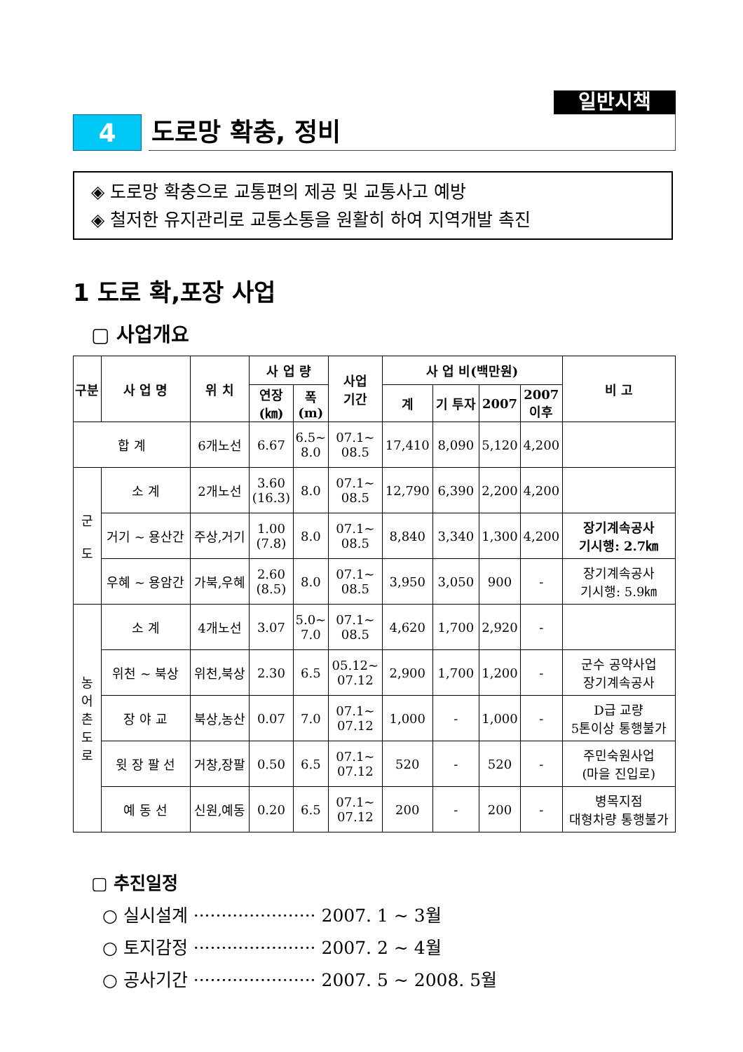일반시책
4 도로망 확충, 정비
◈ 도로망 확충으로 교통편의 제공 및 교통사고 예방
◈ 철저한 유지관리로 교통소통을 원활히 하여 지역개발 촉진
1 도로 확,포장 사업
▢ 사업개요
| 구분 | 사 업 명 | 위 치 | 사 업 량 | | 사업 기간 | 사 업 비(백만원) | | | | 비 고 |
| --- | --- | --- | --- | --- | --- | --- | --- | --- | --- | --- |
| | | | 연장 (㎞) | 폭 (m) | | 계 | 기 투자 | 2007 | 2007 이후 | |
| 합 계 | | 6개노선 | 6.67 | 6.5~ 8.0 | 07.1~ 08.5 | 17,410 | 8,090 | 5,120 | 4,200 | |
| 군 도 | 소 계 | 2개노선 | 3.60 (16.3) | 8.0 | 07.1~ 08.5 | 12,790 | 6,390 | 2,200 | 4,200 | |
| | 거기 ~ 용산간 | 주상,거기 | 1.00 (7.8) | 8.0 | 07.1~ 08.5 | 8,840 | 3,340 | 1,300 | 4,200 | 장기계속공사 기시행: 2.7㎞ |
| | 우혜 ~ 용암간 | 가북,우혜 | 2.60 (8.5) | 8.0 | 07.1~ 08.5 | 3,950 | 3,050 | 900 | - | 장기계속공사 기시행: 5.9㎞ |
| 농 어 촌 도 로 | 소 계 | 4개노선 | 3.07 | 5.0~ 7.0 | 07.1~ 08.5 | 4,620 | 1,700 | 2,920 | - | |
| | 위천 ~ 북상 | 위천,북상 | 2.30 | 6.5 | 05.12~ 07.12 | 2,900 | 1,700 | 1,200 | - | 군수 공약사업 장기계속공사 |
| | 장 야 교 | 북상,농산 | 0.07 | 7.0 | 07.1~ 07.12 | 1,000 | - | 1,000 | - | D급 교량 5톤이상 통행불가 |
| | 윗 장 팔 선 | 거창,장팔 | 0.50 | 6.5 | 07.1~ 07.12 | 520 | - | 520 | - | 주민숙원사업 (마을 진입로) |
| | 예 동 선 | 신원,예동 | 0.20 | 6.5 | 07.1~ 07.12 | 200 | - | 200 | - | 병목지점 대형차량 통행불가 |
▢ 추진일정
○ 실시설계 ······················ 2007. 1 ~ 3월
○ 토지감정 ······················ 2007. 2 ~ 4월
○ 공사기간 ······················ 2007. 5 ~ 2008. 5월